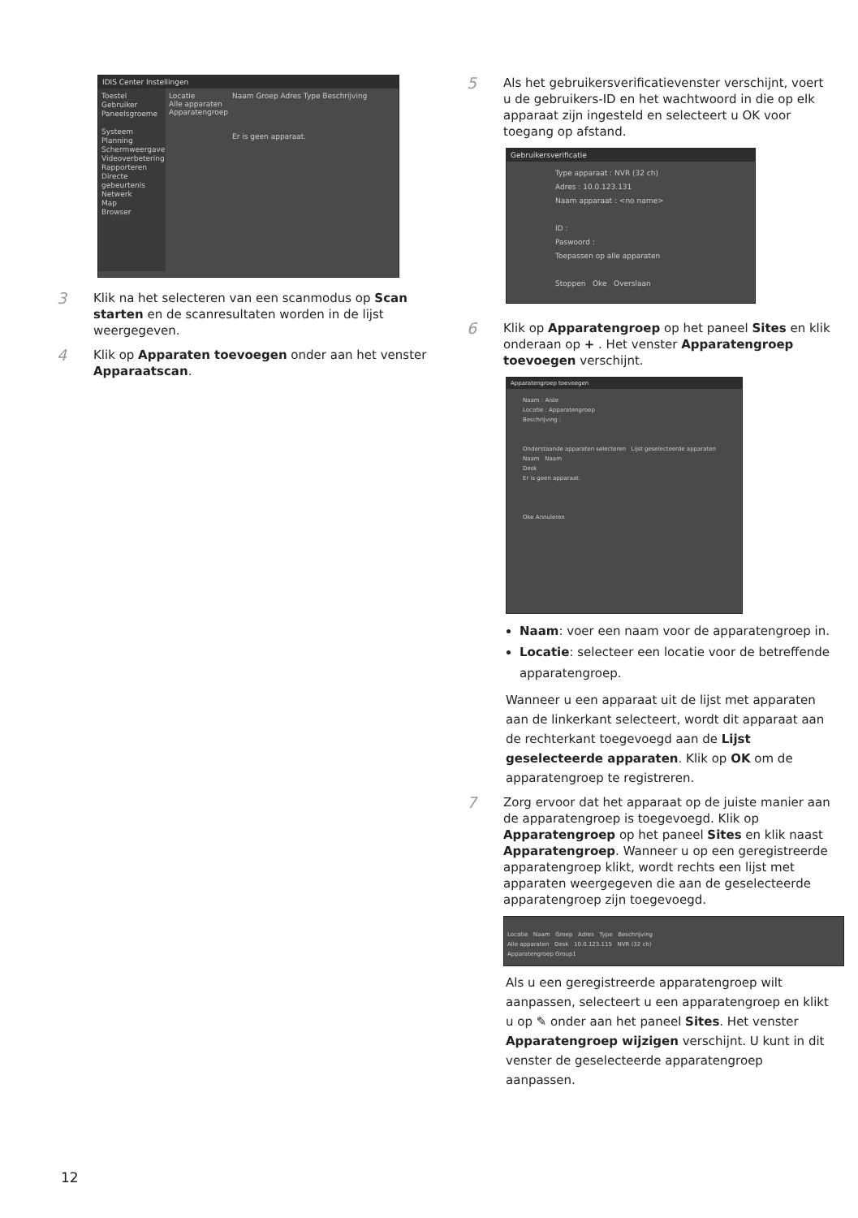IDIS Center Instellingen
Toestel
Gebruiker
Paneelsgroeme
Systeem
Planning
Schermweergave
Videoverbetering
Rapporteren
Directe gebeurtenis
Netwerk
Map
Browser
Locatie
Alle apparaten
Apparatengroep
Naam Groep Adres Type Beschrijving
Er is geen apparaat.
3
Klik na het selecteren van een scanmodus op Scan starten en de scanresultaten worden in de lijst weergegeven.
4
Klik op Apparaten toevoegen onder aan het venster Apparaatscan.
5
Als het gebruikersverificatievenster verschijnt, voert u de gebruikers-ID en het wachtwoord in die op elk apparaat zijn ingesteld en selecteert u OK voor toegang op afstand.
Gebruikersverificatie
Type apparaat : NVR (32 ch)
Adres : 10.0.123.131
Naam apparaat : <no name>
ID :
Paswoord :
Toepassen op alle apparaten
Stoppen Oke Overslaan
6
Klik op Apparatengroep op het paneel Sites en klik onderaan op + . Het venster Apparatengroep toevoegen verschijnt.
Apparatengroep toevoegen
Naam : Aisle
Locatie : Apparatengroep
Beschrijving :
Onderstaande apparaten selecteren Lijst geselecteerde apparaten
Naam Naam
Desk
Er is geen apparaat.
Oke Annuleren
Naam: voer een naam voor de apparatengroep in.
Locatie: selecteer een locatie voor de betreffende apparatengroep.
Wanneer u een apparaat uit de lijst met apparaten aan de linkerkant selecteert, wordt dit apparaat aan de rechterkant toegevoegd aan de Lijst geselecteerde apparaten. Klik op OK om de apparatengroep te registreren.
7
Zorg ervoor dat het apparaat op de juiste manier aan de apparatengroep is toegevoegd. Klik op Apparatengroep op het paneel Sites en klik naast Apparatengroep. Wanneer u op een geregistreerde apparatengroep klikt, wordt rechts een lijst met apparaten weergegeven die aan de geselecteerde apparatengroep zijn toegevoegd.
Locatie Naam Groep Adres Type Beschrijving
Alle apparaten Desk 10.0.123.115 NVR (32 ch)
Apparatengroep Group1
Als u een geregistreerde apparatengroep wilt aanpassen, selecteert u een apparatengroep en klikt u op ✎ onder aan het paneel Sites. Het venster Apparatengroep wijzigen verschijnt. U kunt in dit venster de geselecteerde apparatengroep aanpassen.
12